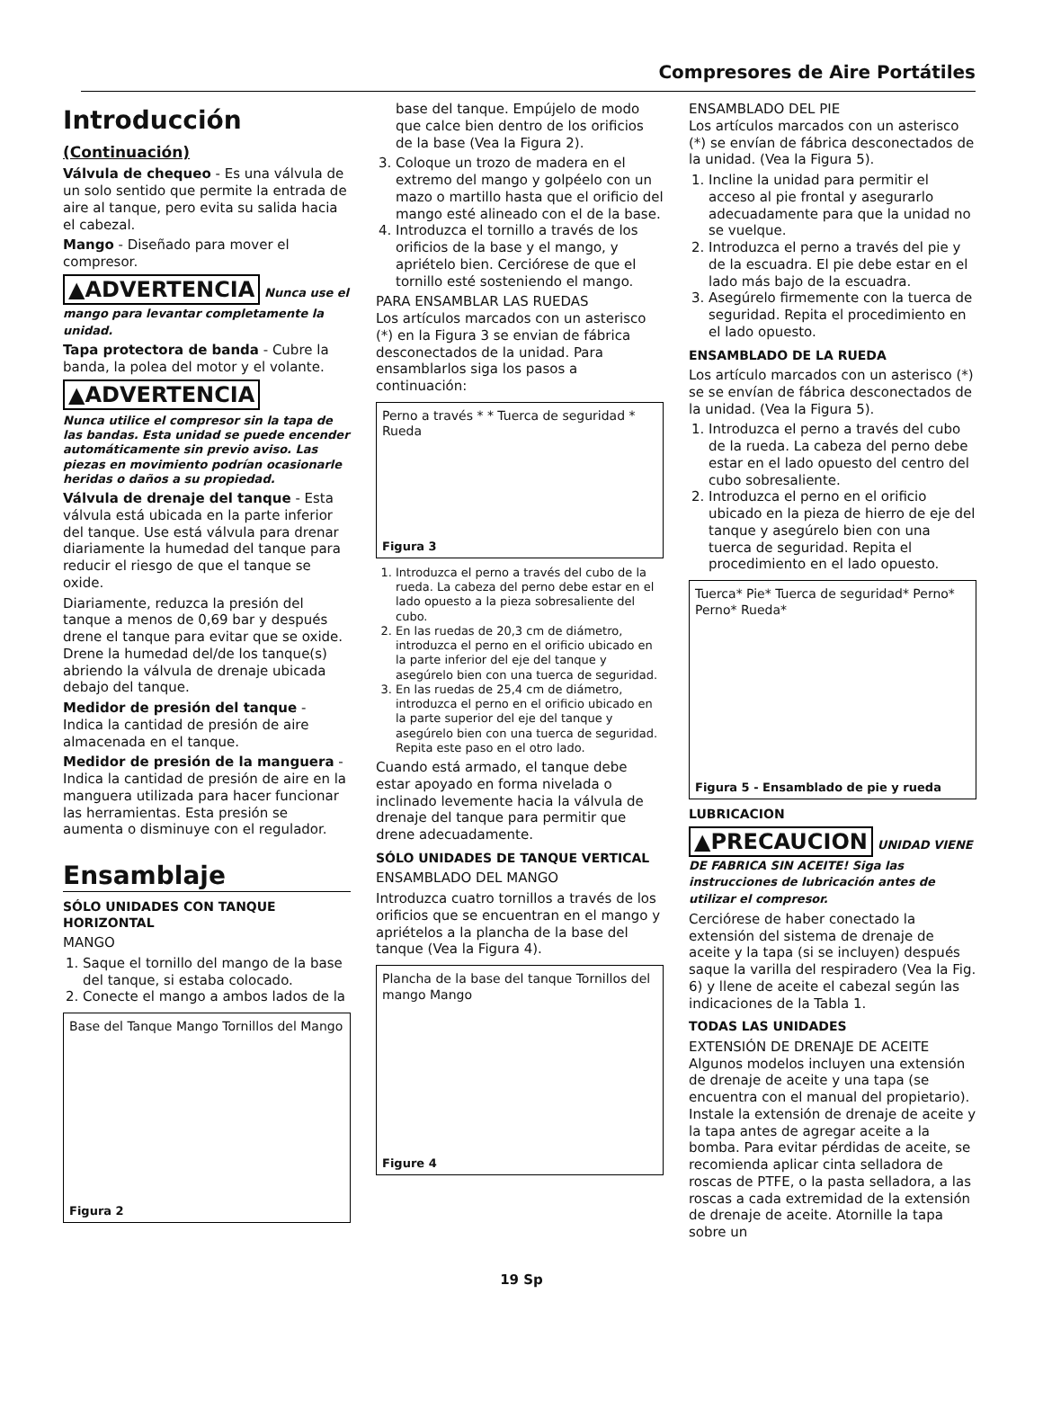Compresores de Aire Portátiles
Introducción
(Continuación)
Válvula de chequeo - Es una válvula de un solo sentido que permite la entrada de aire al tanque, pero evita su salida hacia el cabezal.
Mango - Diseñado para mover el compresor.
▲ADVERTENCIA Nunca use el mango para levantar completamente la unidad.
Tapa protectora de banda - Cubre la banda, la polea del motor y el volante.
▲ADVERTENCIA
Nunca utilice el compresor sin la tapa de las bandas. Esta unidad se puede encender automáticamente sin previo aviso. Las piezas en movimiento podrían ocasionarle heridas o daños a su propiedad.
Válvula de drenaje del tanque - Esta válvula está ubicada en la parte inferior del tanque. Use está válvula para drenar diariamente la humedad del tanque para reducir el riesgo de que el tanque se oxide.
Diariamente, reduzca la presión del tanque a menos de 0,69 bar y después drene el tanque para evitar que se oxide. Drene la humedad del/de los tanque(s) abriendo la válvula de drenaje ubicada debajo del tanque.
Medidor de presión del tanque - Indica la cantidad de presión de aire almacenada en el tanque.
Medidor de presión de la manguera - Indica la cantidad de presión de aire en la manguera utilizada para hacer funcionar las herramientas. Esta presión se aumenta o disminuye con el regulador.
Ensamblaje
SÓLO UNIDADES CON TANQUE HORIZONTAL
MANGO
1. Saque el tornillo del mango de la base del tanque, si estaba colocado.
2. Conecte el mango a ambos lados de la
Base del Tanque Mango Tornillos del Mango
Figura 2
base del tanque. Empújelo de modo que calce bien dentro de los orificios de la base (Vea la Figura 2).
3. Coloque un trozo de madera en el extremo del mango y golpéelo con un mazo o martillo hasta que el orificio del mango esté alineado con el de la base.
4. Introduzca el tornillo a través de los orificios de la base y el mango, y apriételo bien. Cerciórese de que el tornillo esté sosteniendo el mango.
PARA ENSAMBLAR LAS RUEDAS
Los artículos marcados con un asterisco (*) en la Figura 3 se envian de fábrica desconectados de la unidad. Para ensamblarlos siga los pasos a continuación:
Perno a través * * Tuerca de seguridad * Rueda
Figura 3
1. Introduzca el perno a través del cubo de la rueda. La cabeza del perno debe estar en el lado opuesto a la pieza sobresaliente del cubo.
2. En las ruedas de 20,3 cm de diámetro, introduzca el perno en el orificio ubicado en la parte inferior del eje del tanque y asegúrelo bien con una tuerca de seguridad.
3. En las ruedas de 25,4 cm de diámetro, introduzca el perno en el orificio ubicado en la parte superior del eje del tanque y asegúrelo bien con una tuerca de seguridad. Repita este paso en el otro lado.
Cuando está armado, el tanque debe estar apoyado en forma nivelada o inclinado levemente hacia la válvula de drenaje del tanque para permitir que drene adecuadamente.
SÓLO UNIDADES DE TANQUE VERTICAL
ENSAMBLADO DEL MANGO
Introduzca cuatro tornillos a través de los orificios que se encuentran en el mango y apriételos a la plancha de la base del tanque (Vea la Figura 4).
Plancha de la base del tanque Tornillos del mango Mango
Figure 4
ENSAMBLADO DEL PIE
Los artículos marcados con un asterisco (*) se envían de fábrica desconectados de la unidad. (Vea la Figura 5).
1. Incline la unidad para permitir el acceso al pie frontal y asegurarlo adecuadamente para que la unidad no se vuelque.
2. Introduzca el perno a través del pie y de la escuadra. El pie debe estar en el lado más bajo de la escuadra.
3. Asegúrelo firmemente con la tuerca de seguridad. Repita el procedimiento en el lado opuesto.
ENSAMBLADO DE LA RUEDA
Los artículo marcados con un asterisco (*) se se envían de fábrica desconectados de la unidad. (Vea la Figura 5).
1. Introduzca el perno a través del cubo de la rueda. La cabeza del perno debe estar en el lado opuesto del centro del cubo sobresaliente.
2. Introduzca el perno en el orificio ubicado en la pieza de hierro de eje del tanque y asegúrelo bien con una tuerca de seguridad. Repita el procedimiento en el lado opuesto.
Tuerca* Pie* Tuerca de seguridad* Perno* Perno* Rueda*
Figura 5 - Ensamblado de pie y rueda
LUBRICACION
▲PRECAUCION UNIDAD VIENE DE FABRICA SIN ACEITE! Siga las instrucciones de lubricación antes de utilizar el compresor.
Cerciórese de haber conectado la extensión del sistema de drenaje de aceite y la tapa (si se incluyen) después saque la varilla del respiradero (Vea la Fig. 6) y llene de aceite el cabezal según las indicaciones de la Tabla 1.
TODAS LAS UNIDADES
EXTENSIÓN DE DRENAJE DE ACEITE
Algunos modelos incluyen una extensión de drenaje de aceite y una tapa (se encuentra con el manual del propietario). Instale la extensión de drenaje de aceite y la tapa antes de agregar aceite a la bomba. Para evitar pérdidas de aceite, se recomienda aplicar cinta selladora de roscas de PTFE, o la pasta selladora, a las roscas a cada extremidad de la extensión de drenaje de aceite. Atornille la tapa sobre un
19 Sp